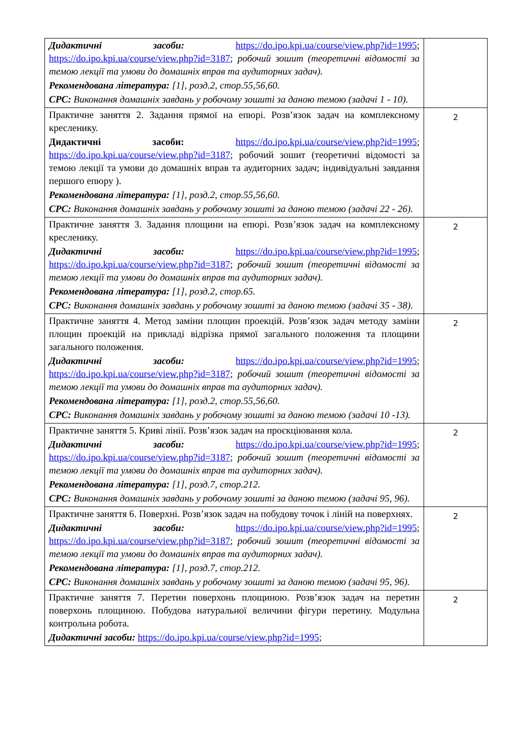| Дидактичні засоби: https://do.ipo.kpi.ua/course/view.php?id=1995 ; https://do.ipo.kpi.ua/course/view.php?id=3187 ; робочий зошит (теоретичні відомості за темою лекції та умови до домашніх вправ та аудиторних задач). Рекомендована література: [1], розд.2, стор.55,56,60. СРС: Виконання домашніх завдань у робочому зошиті за даною темою (задачі 1 - 10). | |
| Практичне заняття 2. Задання прямої на епюрі. Розв’язок задач на комплексному кресленику. Дидактичні засоби: https://do.ipo.kpi.ua/course/view.php?id=1995 ; https://do.ipo.kpi.ua/course/view.php?id=3187 ; робочий зошит (теоретичні відомості за темою лекції та умови до домашніх вправ та аудиторних задач; індивідуальні завдання першого епюру ). Рекомендована література: [1], розд.2, стор.55,56,60. СРС: Виконання домашніх завдань у робочому зошиті за даною темою (задачі 22 - 26). | 2 |
| Практичне заняття 3. Задання площини на епюрі. Розв’язок задач на комплексному кресленику. Дидактичні засоби: https://do.ipo.kpi.ua/course/view.php?id=1995 ; https://do.ipo.kpi.ua/course/view.php?id=3187 ; робочий зошит (теоретичні відомості за темою лекції та умови до домашніх вправ та аудиторних задач). Рекомендована література: [1], розд.2, стор.65. СРС: Виконання домашніх завдань у робочому зошиті за даною темою (задачі 35 - 38). | 2 |
| Практичне заняття 4. Метод заміни площин проекцій. Розв’язок задач методу заміни площин проекцій на прикладі відрізка прямої загального положення та площини загального положення. Дидактичні засоби: https://do.ipo.kpi.ua/course/view.php?id=1995 ; https://do.ipo.kpi.ua/course/view.php?id=3187 ; робочий зошит (теоретичні відомості за темою лекції та умови до домашніх вправ та аудиторних задач). Рекомендована література: [1], розд.2, стор.55,56,60. СРС: Виконання домашніх завдань у робочому зошиті за даною темою (задачі 10 -13). | 2 |
| Практичне заняття 5. Криві лінії. Розв’язок задач на проєкціювання кола. Дидактичні засоби: https://do.ipo.kpi.ua/course/view.php?id=1995 ; https://do.ipo.kpi.ua/course/view.php?id=3187 ; робочий зошит (теоретичні відомості за темою лекції та умови до домашніх вправ та аудиторних задач). Рекомендована література: [1], розд.7, стор.212. СРС: Виконання домашніх завдань у робочому зошиті за даною темою (задачі 95, 96). | 2 |
| Практичне заняття 6. Поверхні. Розв’язок задач на побудову точок і ліній на поверхнях. Дидактичні засоби: https://do.ipo.kpi.ua/course/view.php?id=1995 ; https://do.ipo.kpi.ua/course/view.php?id=3187 ; робочий зошит (теоретичні відомості за темою лекції та умови до домашніх вправ та аудиторних задач). Рекомендована література: [1], розд.7, стор.212. СРС: Виконання домашніх завдань у робочому зошиті за даною темою (задачі 95, 96). | 2 |
| Практичне заняття 7. Перетин поверхонь площиною. Розв’язок задач на перетин поверхонь площиною. Побудова натуральної величини фігури перетину. Модульна контрольна робота. Дидактичні засоби: https://do.ipo.kpi.ua/course/view.php?id=1995 ; | 2 |